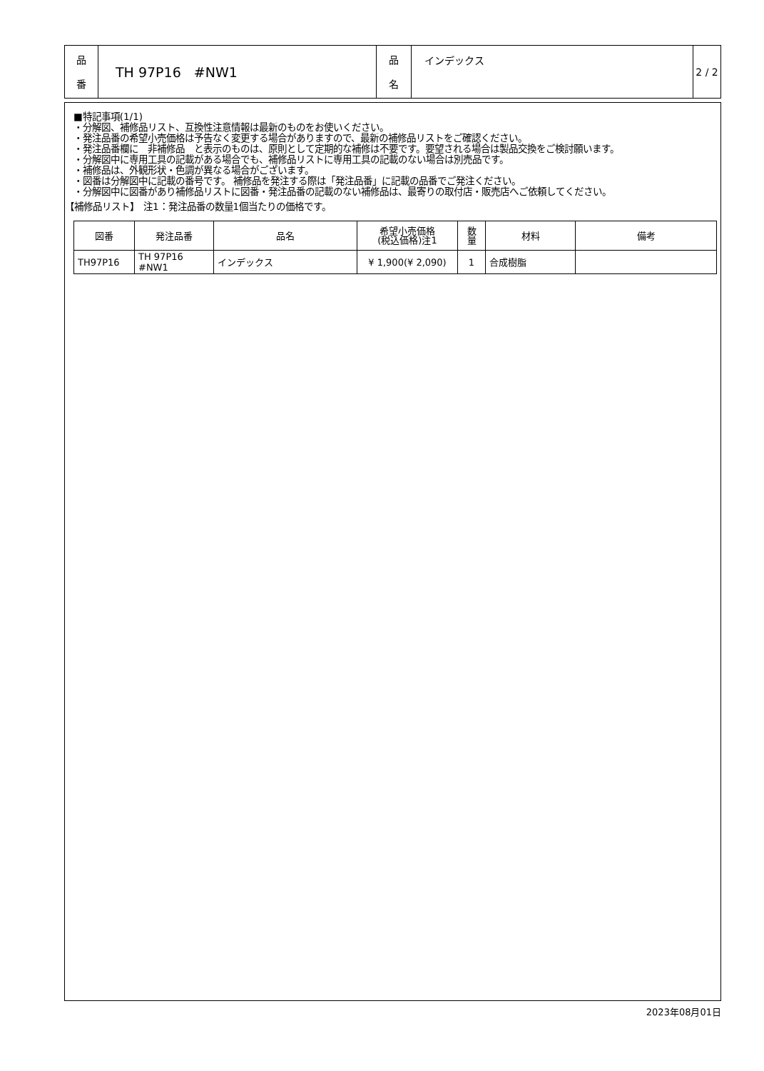| 品 番 | TH 97P16 #NW1 | 品 名 | インデックス | 2 / 2 |
■特記事項(1/1)
・分解図、補修品リスト、互換性注意情報は最新のものをお使いください。
・発注品番の希望小売価格は予告なく変更する場合がありますので、最新の補修品リストをご確認ください。
・発注品番欄に　非補修品　と表示のものは、原則として定期的な補修は不要です。要望される場合は製品交換をご検討願います。
・分解図中に専用工具の記載がある場合でも、補修品リストに専用工具の記載のない場合は別売品です。
・補修品は、外観形状・色調が異なる場合がございます。
・図番は分解図中に記載の番号です。 補修品を発注する際は「発注品番」に記載の品番でご発注ください。
・分解図中に図番があり補修品リストに図番・発注品番の記載のない補修品は、最寄りの取付店・販売店へご依頼してください。
【補修品リスト】　注1：発注品番の数量1個当たりの価格です。
| 図番 | 発注品番 | 品名 | 希望小売価格 (税込価格)注1 | 数 量 | 材料 | 備考 |
| --- | --- | --- | --- | --- | --- | --- |
| TH97P16 | TH 97P16 #NW1 | インデックス | ¥ 1,900(¥ 2,090) | 1 | 合成樹脂 | |
2023年08月01日